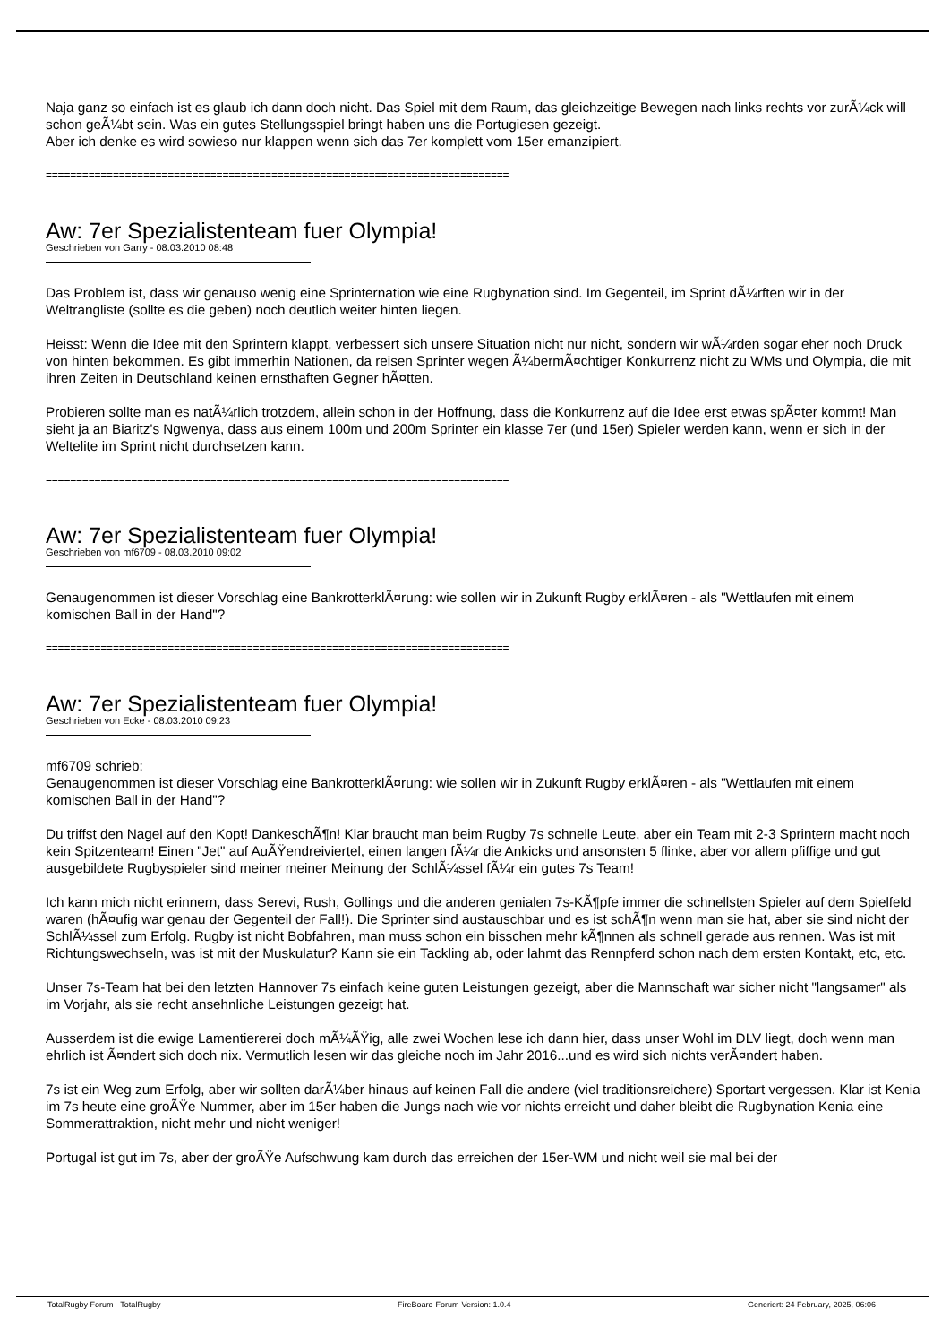Naja ganz so einfach ist es glaub ich dann doch nicht. Das Spiel mit dem Raum, das gleichzeitige Bewegen nach links rechts vor zurÃ¼ck will schon geÃ¼bt sein. Was ein gutes Stellungsspiel bringt haben uns die Portugiesen gezeigt.
Aber ich denke es wird sowieso nur klappen wenn sich das 7er komplett vom 15er emanzipiert.
============================================================================
Aw: 7er Spezialistenteam fuer Olympia!
Geschrieben von Garry - 08.03.2010 08:48
Das Problem ist, dass wir genauso wenig eine Sprinternation wie eine Rugbynation sind. Im Gegenteil, im Sprint dÃ¼rften wir in der Weltrangliste (sollte es die geben) noch deutlich weiter hinten liegen.
Heisst: Wenn die Idee mit den Sprintern klappt, verbessert sich unsere Situation nicht nur nicht, sondern wir wÃ¼rden sogar eher noch Druck von hinten bekommen. Es gibt immerhin Nationen, da reisen Sprinter wegen Ã¼bermÃ¤chtiger Konkurrenz nicht zu WMs und Olympia, die mit ihren Zeiten in Deutschland keinen ernsthaften Gegner hÃ¤tten.
Probieren sollte man es natÃ¼rlich trotzdem, allein schon in der Hoffnung, dass die Konkurrenz auf die Idee erst etwas spÃ¤ter kommt! Man sieht ja an Biaritz's Ngwenya, dass aus einem 100m und 200m Sprinter ein klasse 7er (und 15er) Spieler werden kann, wenn er sich in der Weltelite im Sprint nicht durchsetzen kann.
============================================================================
Aw: 7er Spezialistenteam fuer Olympia!
Geschrieben von mf6709 - 08.03.2010 09:02
Genaugenommen ist dieser Vorschlag eine BankrotterklÃ¤rung: wie sollen wir in Zukunft Rugby erklÃ¤ren - als "Wettlaufen mit einem komischen Ball in der Hand"?
============================================================================
Aw: 7er Spezialistenteam fuer Olympia!
Geschrieben von Ecke - 08.03.2010 09:23
mf6709 schrieb:
Genaugenommen ist dieser Vorschlag eine BankrotterklÃ¤rung: wie sollen wir in Zukunft Rugby erklÃ¤ren - als "Wettlaufen mit einem komischen Ball in der Hand"?
Du triffst den Nagel auf den Kopt! DankeschÃ¶n! Klar braucht man beim Rugby 7s schnelle Leute, aber ein Team mit 2-3 Sprintern macht noch kein Spitzenteam! Einen "Jet" auf AuÃŸendreiviertel, einen langen fÃ¼r die Ankicks und ansonsten 5 flinke, aber vor allem pfiffige und gut ausgebildete Rugbyspieler sind meiner meiner Meinung der SchlÃ¼ssel fÃ¼r ein gutes 7s Team!
Ich kann mich nicht erinnern, dass Serevi, Rush, Gollings und die anderen genialen 7s-KÃ¶pfe immer die schnellsten Spieler auf dem Spielfeld waren (hÃ¤ufig war genau der Gegenteil der Fall!). Die Sprinter sind austauschbar und es ist schÃ¶n wenn man sie hat, aber sie sind nicht der SchlÃ¼ssel zum Erfolg. Rugby ist nicht Bobfahren, man muss schon ein bisschen mehr kÃ¶nnen als schnell gerade aus rennen. Was ist mit Richtungswechseln, was ist mit der Muskulatur? Kann sie ein Tackling ab, oder lahmt das Rennpferd schon nach dem ersten Kontakt, etc, etc.
Unser 7s-Team hat bei den letzten Hannover 7s einfach keine guten Leistungen gezeigt, aber die Mannschaft war sicher nicht "langsamer" als im Vorjahr, als sie recht ansehnliche Leistungen gezeigt hat.
Ausserdem ist die ewige Lamentiererei doch mÃ¼ÃŸig, alle zwei Wochen lese ich dann hier, dass unser Wohl im DLV liegt, doch wenn man ehrlich ist Ã¤ndert sich doch nix. Vermutlich lesen wir das gleiche noch im Jahr 2016...und es wird sich nichts verÃ¤ndert haben.
7s ist ein Weg zum Erfolg, aber wir sollten darÃ¼ber hinaus auf keinen Fall die andere (viel traditionsreichere) Sportart vergessen. Klar ist Kenia im 7s heute eine groÃŸe Nummer, aber im 15er haben die Jungs nach wie vor nichts erreicht und daher bleibt die Rugbynation Kenia eine Sommerattraktion, nicht mehr und nicht weniger!
Portugal ist gut im 7s, aber der groÃŸe Aufschwung kam durch das erreichen der 15er-WM und nicht weil sie mal bei der
TotalRugby Forum - TotalRugby FireBoard-Forum-Version: 1.0.4 Generiert: 24 February, 2025, 06:06